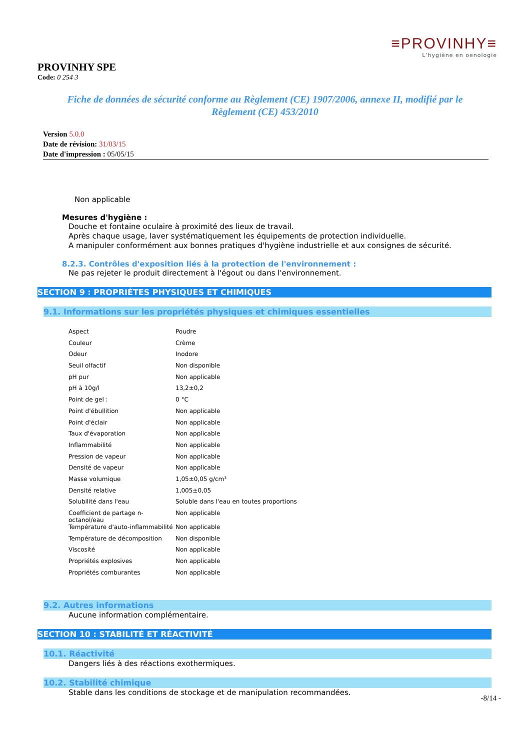≡PROVINHY≡
L'hygiène en oenologie
PROVINHY SPE
Code: 0 254 3
Fiche de données de sécurité conforme au Règlement (CE) 1907/2006, annexe II, modifié par le Règlement (CE) 453/2010
Version 5.0.0
Date de révision: 31/03/15
Date d'impression : 05/05/15
Non applicable
Mesures d'hygiène :
Douche et fontaine oculaire à proximité des lieux de travail.
Après chaque usage, laver systématiquement les équipements de protection individuelle.
A manipuler conformément aux bonnes pratiques d'hygiène industrielle et aux consignes de sécurité.
8.2.3. Contrôles d'exposition liés à la protection de l'environnement :
Ne pas rejeter le produit directement à l'égout ou dans l'environnement.
SECTION 9 : PROPRIÉTES PHYSIQUES ET CHIMIQUES
9.1. Informations sur les propriétés physiques et chimiques essentielles
| Aspect | Poudre |
| Couleur | Crème |
| Odeur | Inodore |
| Seuil olfactif | Non disponible |
| pH pur | Non applicable |
| pH à 10g/l | 13,2±0,2 |
| Point de gel : | 0 °C |
| Point d'ébullition | Non applicable |
| Point d'éclair | Non applicable |
| Taux d'évaporation | Non applicable |
| Inflammabilité | Non applicable |
| Pression de vapeur | Non applicable |
| Densité de vapeur | Non applicable |
| Masse volumique | 1,05±0,05 g/cm³ |
| Densité relative | 1,005±0,05 |
| Solubilité dans l'eau | Soluble dans l'eau en toutes proportions |
| Coefficient de partage n-octanol/eau | Non applicable |
| Température d'auto-inflammabilité | Non applicable |
| Température de décomposition | Non disponible |
| Viscosité | Non applicable |
| Propriétés explosives | Non applicable |
| Propriétés comburantes | Non applicable |
9.2. Autres informations
Aucune information complémentaire.
SECTION 10 : STABILITÉ ET RÉACTIVITÉ
10.1. Réactivité
Dangers liés à des réactions exothermiques.
10.2. Stabilité chimique
Stable dans les conditions de stockage et de manipulation recommandées.
-8/14 -